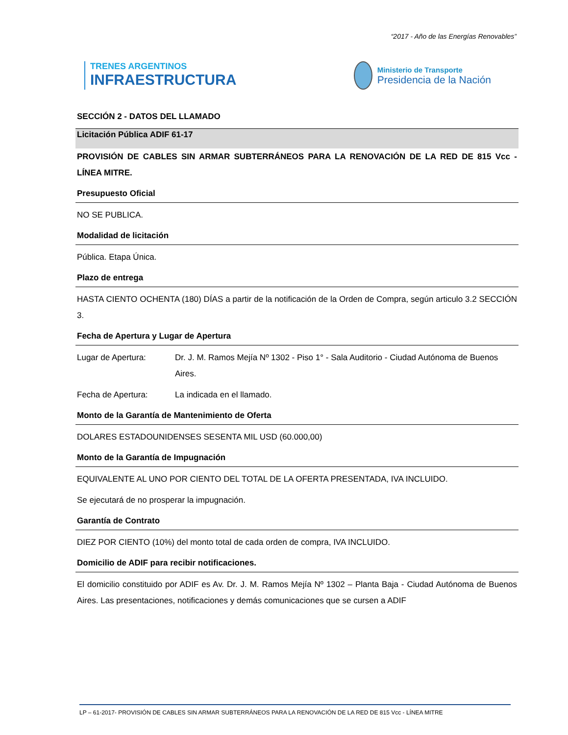“2017 - Año de las Energías Renovables”
TRENES ARGENTINOS
INFRAESTRUCTURA
Ministerio de Transporte
Presidencia de la Nación
SECCIÓN 2 - DATOS DEL LLAMADO
Licitación Pública ADIF 61-17
PROVISIÓN DE CABLES SIN ARMAR SUBTERRÁNEOS PARA LA RENOVACIÓN DE LA RED DE 815 Vcc - LÍNEA MITRE.
Presupuesto Oficial
NO SE PUBLICA.
Modalidad de licitación
Pública. Etapa Única.
Plazo de entrega
HASTA CIENTO OCHENTA (180) DÍAS a partir de la notificación de la Orden de Compra, según articulo 3.2 SECCIÓN 3.
Fecha de Apertura y Lugar de Apertura
Lugar de Apertura: Dr. J. M. Ramos Mejía Nº 1302 - Piso 1° - Sala Auditorio - Ciudad Autónoma de Buenos Aires.
Fecha de Apertura: La indicada en el llamado.
Monto de la Garantía de Mantenimiento de Oferta
DOLARES ESTADOUNIDENSES SESENTA MIL USD (60.000,00)
Monto de la Garantía de Impugnación
EQUIVALENTE AL UNO POR CIENTO DEL TOTAL DE LA OFERTA PRESENTADA, IVA INCLUIDO.
Se ejecutará de no prosperar la impugnación.
Garantía de Contrato
DIEZ POR CIENTO (10%) del monto total de cada orden de compra, IVA INCLUIDO.
Domicilio de ADIF para recibir notificaciones.
El domicilio constituido por ADIF es Av. Dr. J. M. Ramos Mejía Nº 1302 – Planta Baja - Ciudad Autónoma de Buenos Aires. Las presentaciones, notificaciones y demás comunicaciones que se cursen a ADIF
LP – 61-2017- PROVISIÓN DE CABLES SIN ARMAR SUBTERRÁNEOS PARA LA RENOVACIÓN DE LA RED DE 815 Vcc - LÍNEA MITRE